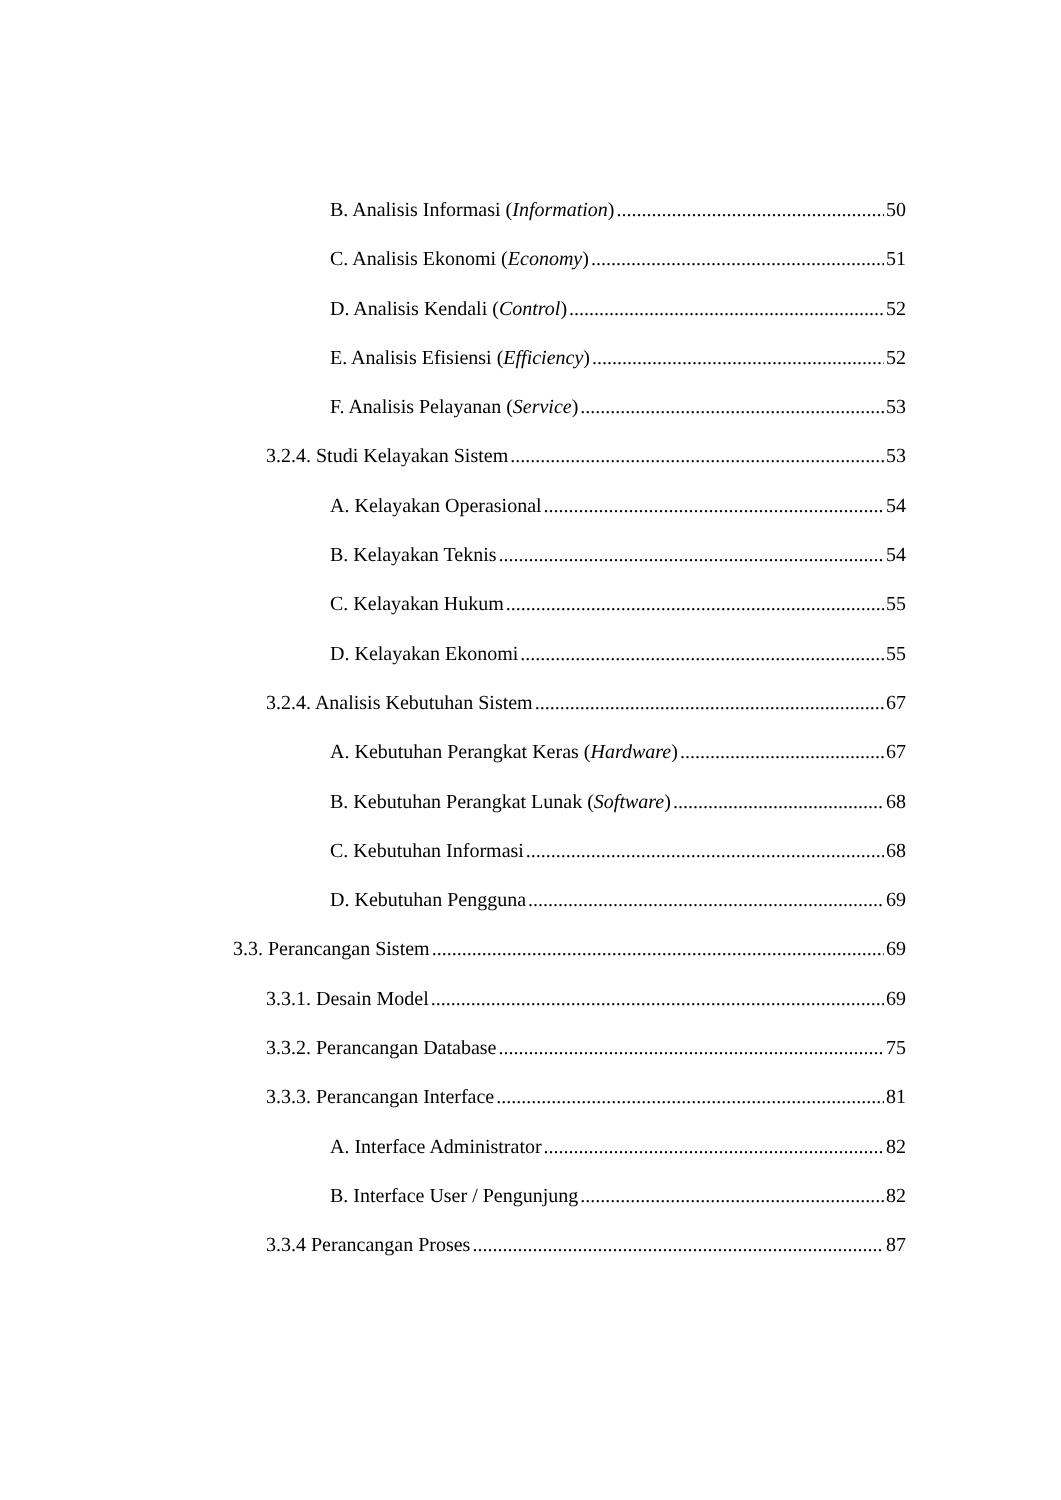B. Analisis Informasi (Information) 50
C. Analisis Ekonomi (Economy) 51
D. Analisis Kendali (Control) 52
E. Analisis Efisiensi (Efficiency) 52
F. Analisis Pelayanan (Service) 53
3.2.4. Studi Kelayakan Sistem 53
A. Kelayakan Operasional 54
B. Kelayakan Teknis 54
C. Kelayakan Hukum 55
D. Kelayakan Ekonomi 55
3.2.4. Analisis Kebutuhan Sistem 67
A. Kebutuhan Perangkat Keras (Hardware) 67
B. Kebutuhan Perangkat Lunak (Software) 68
C. Kebutuhan Informasi 68
D. Kebutuhan Pengguna 69
3.3. Perancangan Sistem 69
3.3.1. Desain Model 69
3.3.2. Perancangan Database 75
3.3.3. Perancangan Interface 81
A. Interface Administrator 82
B. Interface User / Pengunjung 82
3.3.4 Perancangan Proses 87